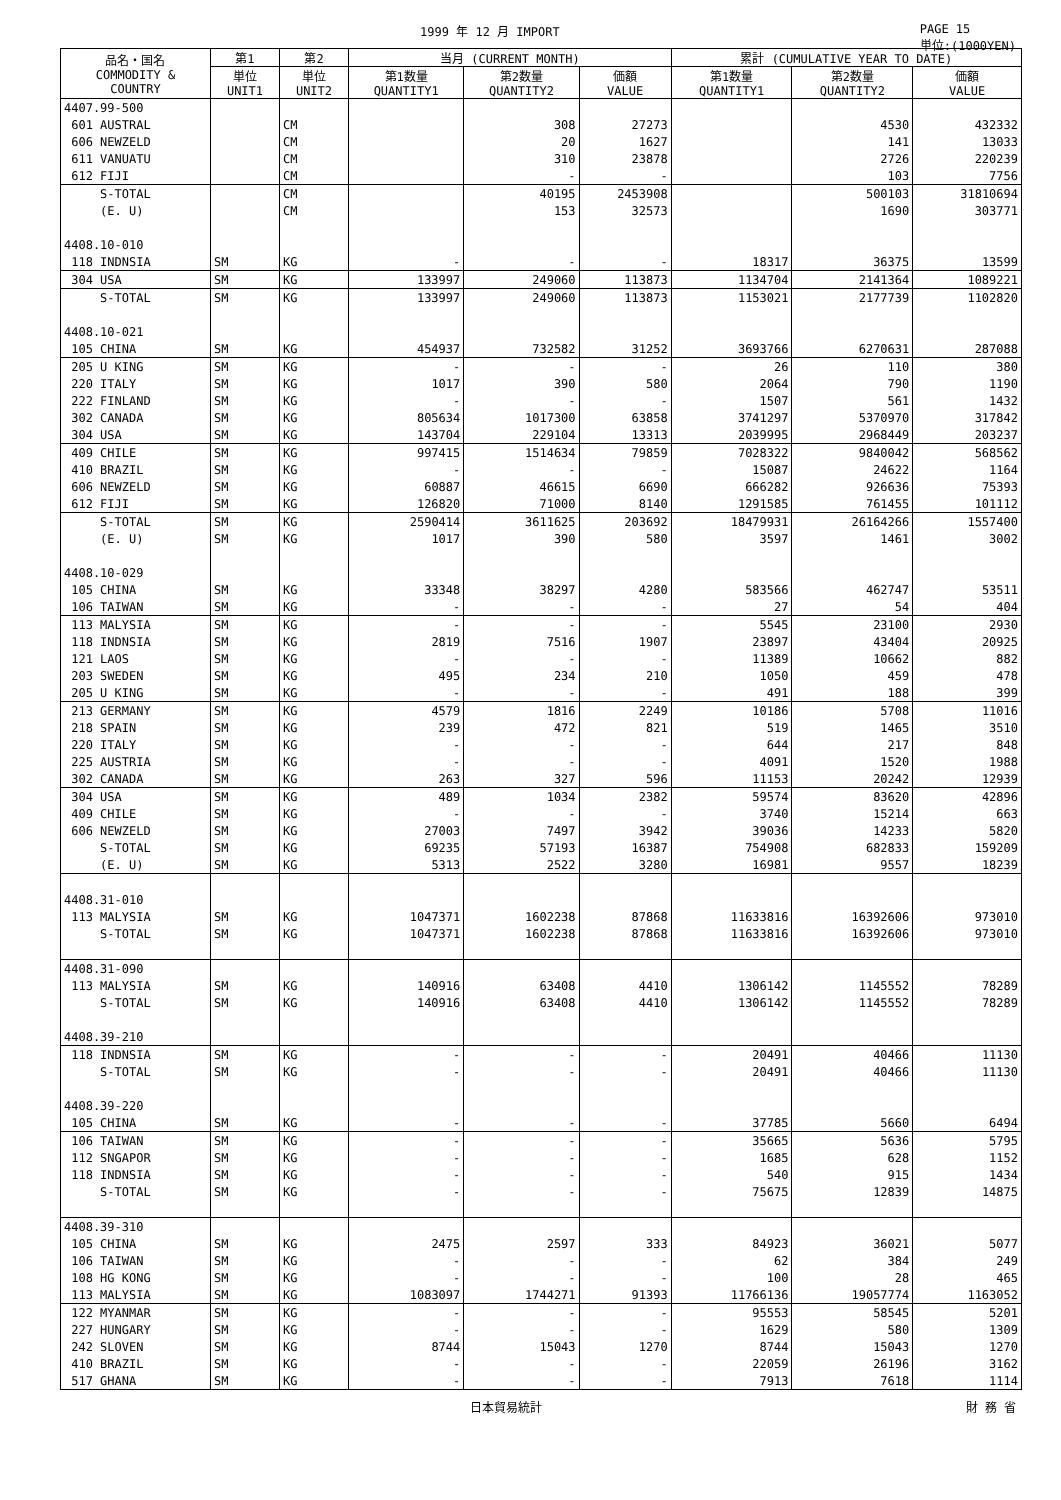1999 年 12 月 IMPORT PAGE 15
単位:(1000YEN)
| 品名・国名 COMMODITY & COUNTRY | 第1 | 第2 | 当月 (CURRENT MONTH) | | | 累計 (CUMULATIVE YEAR TO DATE) | | |
| --- | --- | --- | --- | --- | --- | --- | --- | --- |
| | 単位 UNIT1 | 単位 UNIT2 | 第1数量 QUANTITY1 | 第2数量 QUANTITY2 | 価額 VALUE | 第1数量 QUANTITY1 | 第2数量 QUANTITY2 | 価額 VALUE |
| 4407.99-500 | | | | | | | | |
| 601 AUSTRAL | | CM | | 308 | 27273 | | 4530 | 432332 |
| 606 NEWZELD | | CM | | 20 | 1627 | | 141 | 13033 |
| 611 VANUATU | | CM | | 310 | 23878 | | 2726 | 220239 |
| 612 FIJI | | CM | | - | - | | 103 | 7756 |
| S-TOTAL | | CM | | 40195 | 2453908 | | 500103 | 31810694 |
| (E. U) | | CM | | 153 | 32573 | | 1690 | 303771 |
| 4408.10-010 | | | | | | | | |
| 118 INDNSIA | SM | KG | - | - | - | 18317 | 36375 | 13599 |
| 304 USA | SM | KG | 133997 | 249060 | 113873 | 1134704 | 2141364 | 1089221 |
| S-TOTAL | SM | KG | 133997 | 249060 | 113873 | 1153021 | 2177739 | 1102820 |
| 4408.10-021 | | | | | | | | |
| 105 CHINA | SM | KG | 454937 | 732582 | 31252 | 3693766 | 6270631 | 287088 |
| 205 U KING | SM | KG | - | - | - | 26 | 110 | 380 |
| 220 ITALY | SM | KG | 1017 | 390 | 580 | 2064 | 790 | 1190 |
| 222 FINLAND | SM | KG | - | - | - | 1507 | 561 | 1432 |
| 302 CANADA | SM | KG | 805634 | 1017300 | 63858 | 3741297 | 5370970 | 317842 |
| 304 USA | SM | KG | 143704 | 229104 | 13313 | 2039995 | 2968449 | 203237 |
| 409 CHILE | SM | KG | 997415 | 1514634 | 79859 | 7028322 | 9840042 | 568562 |
| 410 BRAZIL | SM | KG | - | - | - | 15087 | 24622 | 1164 |
| 606 NEWZELD | SM | KG | 60887 | 46615 | 6690 | 666282 | 926636 | 75393 |
| 612 FIJI | SM | KG | 126820 | 71000 | 8140 | 1291585 | 761455 | 101112 |
| S-TOTAL | SM | KG | 2590414 | 3611625 | 203692 | 18479931 | 26164266 | 1557400 |
| (E. U) | SM | KG | 1017 | 390 | 580 | 3597 | 1461 | 3002 |
| 4408.10-029 | | | | | | | | |
| 105 CHINA | SM | KG | 33348 | 38297 | 4280 | 583566 | 462747 | 53511 |
| 106 TAIWAN | SM | KG | - | - | - | 27 | 54 | 404 |
| 113 MALYSIA | SM | KG | - | - | - | 5545 | 23100 | 2930 |
| 118 INDNSIA | SM | KG | 2819 | 7516 | 1907 | 23897 | 43404 | 20925 |
| 121 LAOS | SM | KG | - | - | - | 11389 | 10662 | 882 |
| 203 SWEDEN | SM | KG | 495 | 234 | 210 | 1050 | 459 | 478 |
| 205 U KING | SM | KG | - | - | - | 491 | 188 | 399 |
| 213 GERMANY | SM | KG | 4579 | 1816 | 2249 | 10186 | 5708 | 11016 |
| 218 SPAIN | SM | KG | 239 | 472 | 821 | 519 | 1465 | 3510 |
| 220 ITALY | SM | KG | - | - | - | 644 | 217 | 848 |
| 225 AUSTRIA | SM | KG | - | - | - | 4091 | 1520 | 1988 |
| 302 CANADA | SM | KG | 263 | 327 | 596 | 11153 | 20242 | 12939 |
| 304 USA | SM | KG | 489 | 1034 | 2382 | 59574 | 83620 | 42896 |
| 409 CHILE | SM | KG | - | - | - | 3740 | 15214 | 663 |
| 606 NEWZELD | SM | KG | 27003 | 7497 | 3942 | 39036 | 14233 | 5820 |
| S-TOTAL | SM | KG | 69235 | 57193 | 16387 | 754908 | 682833 | 159209 |
| (E. U) | SM | KG | 5313 | 2522 | 3280 | 16981 | 9557 | 18239 |
| 4408.31-010 | | | | | | | | |
| 113 MALYSIA | SM | KG | 1047371 | 1602238 | 87868 | 11633816 | 16392606 | 973010 |
| S-TOTAL | SM | KG | 1047371 | 1602238 | 87868 | 11633816 | 16392606 | 973010 |
| 4408.31-090 | | | | | | | | |
| 113 MALYSIA | SM | KG | 140916 | 63408 | 4410 | 1306142 | 1145552 | 78289 |
| S-TOTAL | SM | KG | 140916 | 63408 | 4410 | 1306142 | 1145552 | 78289 |
| 4408.39-210 | | | | | | | | |
| 118 INDNSIA | SM | KG | - | - | - | 20491 | 40466 | 11130 |
| S-TOTAL | SM | KG | - | - | - | 20491 | 40466 | 11130 |
| 4408.39-220 | | | | | | | | |
| 105 CHINA | SM | KG | - | - | - | 37785 | 5660 | 6494 |
| 106 TAIWAN | SM | KG | - | - | - | 35665 | 5636 | 5795 |
| 112 SNGAPOR | SM | KG | - | - | - | 1685 | 628 | 1152 |
| 118 INDNSIA | SM | KG | - | - | - | 540 | 915 | 1434 |
| S-TOTAL | SM | KG | - | - | - | 75675 | 12839 | 14875 |
| 4408.39-310 | | | | | | | | |
| 105 CHINA | SM | KG | 2475 | 2597 | 333 | 84923 | 36021 | 5077 |
| 106 TAIWAN | SM | KG | - | - | - | 62 | 384 | 249 |
| 108 HG KONG | SM | KG | - | - | - | 100 | 28 | 465 |
| 113 MALYSIA | SM | KG | 1083097 | 1744271 | 91393 | 11766136 | 19057774 | 1163052 |
| 122 MYANMAR | SM | KG | - | - | - | 95553 | 58545 | 5201 |
| 227 HUNGARY | SM | KG | - | - | - | 1629 | 580 | 1309 |
| 242 SLOVEN | SM | KG | 8744 | 15043 | 1270 | 8744 | 15043 | 1270 |
| 410 BRAZIL | SM | KG | - | - | - | 22059 | 26196 | 3162 |
| 517 GHANA | SM | KG | - | - | - | 7913 | 7618 | 1114 |
日本貿易統計 財 務 省